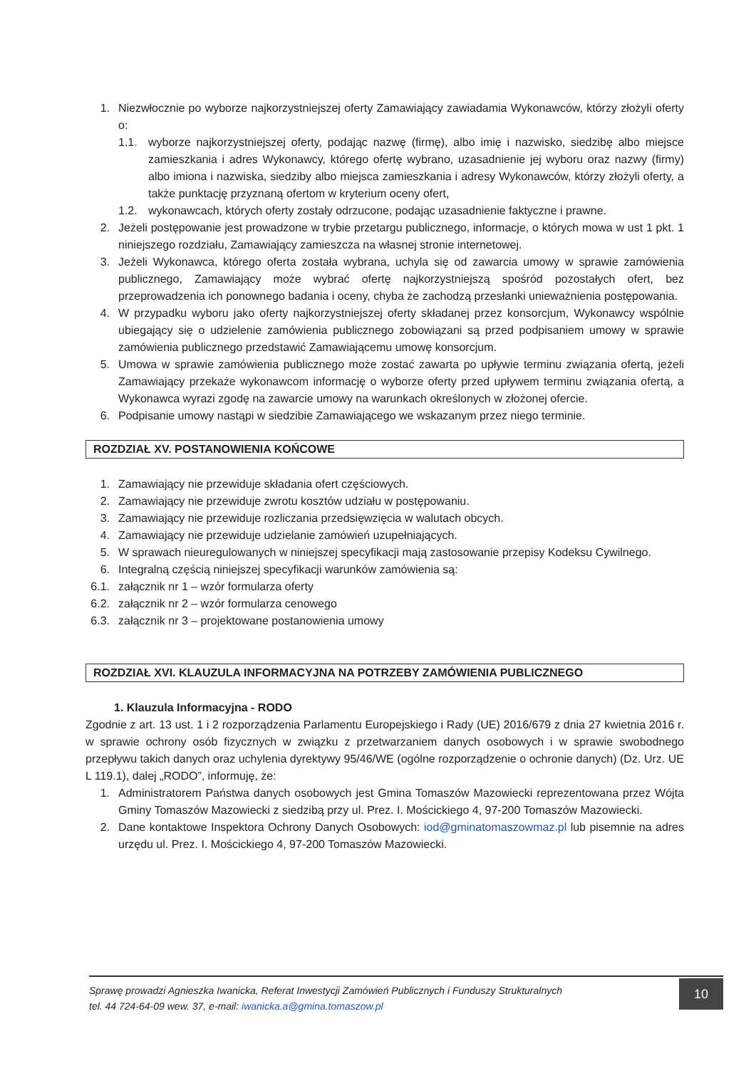1. Niezwłocznie po wyborze najkorzystniejszej oferty Zamawiający zawiadamia Wykonawców, którzy złożyli oferty o:
1.1.
wyborze najkorzystniejszej oferty, podając nazwę (firmę), albo imię i nazwisko, siedzibę albo miejsce zamieszkania i adres Wykonawcy, którego ofertę wybrano, uzasadnienie jej wyboru oraz nazwy (firmy) albo imiona i nazwiska, siedziby albo miejsca zamieszkania i adresy Wykonawców, którzy złożyli oferty, a także punktację przyznaną ofertom w kryterium oceny ofert,
1.2.
wykonawcach, których oferty zostały odrzucone, podając uzasadnienie faktyczne i prawne.
2. Jeżeli postępowanie jest prowadzone w trybie przetargu publicznego, informacje, o których mowa w ust 1 pkt. 1 niniejszego rozdziału, Zamawiający zamieszcza na własnej stronie internetowej.
3. Jeżeli Wykonawca, którego oferta została wybrana, uchyla się od zawarcia umowy w sprawie zamówienia publicznego, Zamawiający może wybrać ofertę najkorzystniejszą spośród pozostałych ofert, bez przeprowadzenia ich ponownego badania i oceny, chyba że zachodzą przesłanki unieważnienia postępowania.
4. W przypadku wyboru jako oferty najkorzystniejszej oferty składanej przez konsorcjum, Wykonawcy wspólnie ubiegający się o udzielenie zamówienia publicznego zobowiązani są przed podpisaniem umowy w sprawie zamówienia publicznego przedstawić Zamawiającemu umowę konsorcjum.
5. Umowa w sprawie zamówienia publicznego może zostać zawarta po upływie terminu związania ofertą, jeżeli Zamawiający przekaże wykonawcom informację o wyborze oferty przed upływem terminu związania ofertą, a Wykonawca wyrazi zgodę na zawarcie umowy na warunkach określonych w złożonej ofercie.
6. Podpisanie umowy nastąpi w siedzibie Zamawiającego we wskazanym przez niego terminie.
ROZDZIAŁ XV. POSTANOWIENIA KOŃCOWE
1. Zamawiający nie przewiduje składania ofert częściowych.
2. Zamawiający nie przewiduje zwrotu kosztów udziału w postępowaniu.
3. Zamawiający nie przewiduje rozliczania przedsięwzięcia w walutach obcych.
4. Zamawiający nie przewiduje udzielanie zamówień uzupełniających.
5. W sprawach nieuregulowanych w niniejszej specyfikacji mają zastosowanie przepisy Kodeksu Cywilnego.
6. Integralną częścią niniejszej specyfikacji warunków zamówienia są:
6.1.
załącznik nr 1 – wzór formularza oferty
6.2.
załącznik nr 2 – wzór formularza cenowego
6.3.
załącznik nr 3 – projektowane postanowienia umowy
ROZDZIAŁ XVI. KLAUZULA INFORMACYJNA NA POTRZEBY ZAMÓWIENIA PUBLICZNEGO
1. Klauzula Informacyjna - RODO
Zgodnie z art. 13 ust. 1 i 2 rozporządzenia Parlamentu Europejskiego i Rady (UE) 2016/679 z dnia 27 kwietnia 2016 r. w sprawie ochrony osób fizycznych w związku z przetwarzaniem danych osobowych i w sprawie swobodnego przepływu takich danych oraz uchylenia dyrektywy 95/46/WE (ogólne rozporządzenie o ochronie danych) (Dz. Urz. UE L 119.1), dalej „RODO”, informuję, że:
1. Administratorem Państwa danych osobowych jest Gmina Tomaszów Mazowiecki reprezentowana przez Wójta Gminy Tomaszów Mazowiecki z siedzibą przy ul. Prez. I. Mościckiego 4, 97-200 Tomaszów Mazowiecki.
2. Dane kontaktowe Inspektora Ochrony Danych Osobowych: iod@gminatomaszowmaz.pl lub pisemnie na adres urzędu ul. Prez. I. Mościckiego 4, 97-200 Tomaszów Mazowiecki.
Sprawę prowadzi Agnieszka Iwanicka, Referat Inwestycji Zamówień Publicznych i Funduszy Strukturalnych
tel. 44 724-64-09 wew. 37, e-mail: iwanicka.a@gmina.tomaszow.pl
10